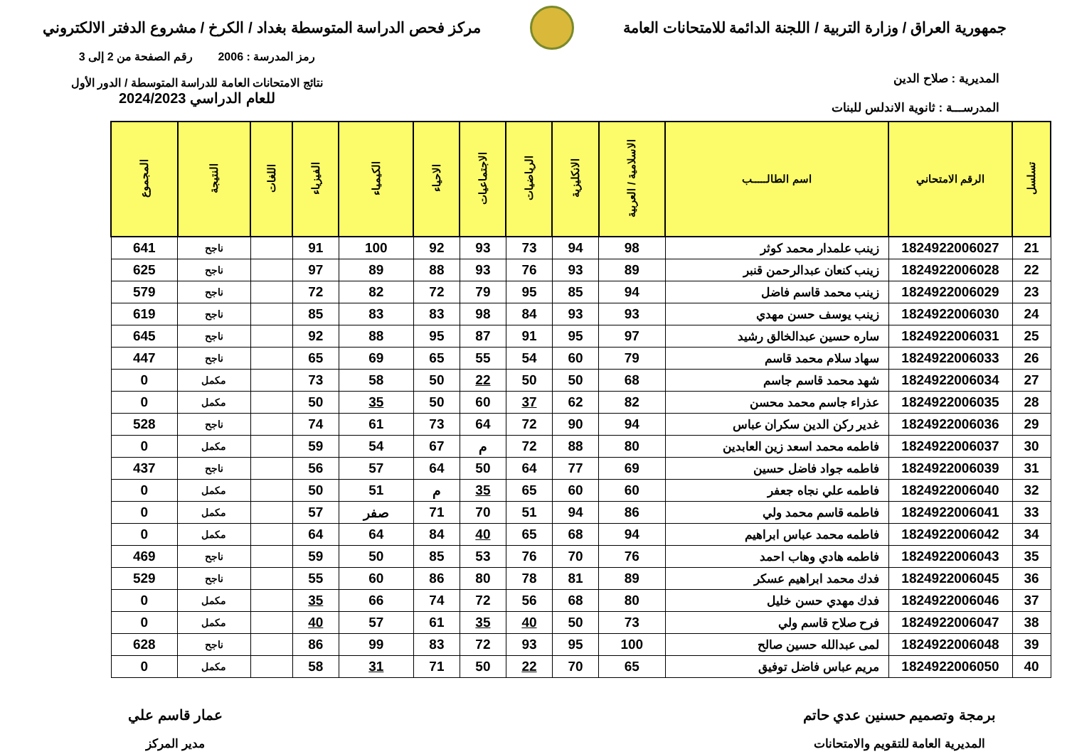جمهورية العراق / وزارة التربية / اللجنة الدائمة للامتحانات العامة
مركز فحص الدراسة المتوسطة بغداد / الكرخ / مشروع الدفتر الالكتروني
المديرية : صلاح الدين
المدرســـة : ثانوية الاندلس للبنات
رمز المدرسة : 2006 رقم الصفحة من 2 إلى 3
نتائج الامتحانات العامة للدراسة المتوسطة / الدور الأول
للعام الدراسي 2024/2023
| تسلسل | الرقم الامتحاني | اسم الطالـــــب | الاسلامية / العربية | الانكليزية | الرياضيات | الاجتماعيات | الاحياء | الكيمياء | الفيزياء | اللغات | النتيجة | المجموع |
| --- | --- | --- | --- | --- | --- | --- | --- | --- | --- | --- | --- | --- |
| 21 | 1824922006027 | زينب علمدار محمد كوثر | 98 | 94 | 73 | 93 | 92 | 100 | 91 | | ناجح | 641 |
| 22 | 1824922006028 | زينب كنعان عبدالرحمن قنبر | 89 | 93 | 76 | 93 | 88 | 89 | 97 | | ناجح | 625 |
| 23 | 1824922006029 | زينب محمد قاسم فاضل | 94 | 85 | 95 | 79 | 72 | 82 | 72 | | ناجح | 579 |
| 24 | 1824922006030 | زينب يوسف حسن مهدي | 93 | 93 | 84 | 98 | 83 | 83 | 85 | | ناجح | 619 |
| 25 | 1824922006031 | ساره حسين عبدالخالق رشيد | 97 | 95 | 91 | 87 | 95 | 88 | 92 | | ناجح | 645 |
| 26 | 1824922006033 | سهاد سلام محمد قاسم | 79 | 60 | 54 | 55 | 65 | 69 | 65 | | ناجح | 447 |
| 27 | 1824922006034 | شهد محمد قاسم جاسم | 68 | 50 | 50 | 22 | 50 | 58 | 73 | | مكمل | 0 |
| 28 | 1824922006035 | عذراء جاسم محمد محسن | 82 | 62 | 37 | 60 | 50 | 35 | 50 | | مكمل | 0 |
| 29 | 1824922006036 | غدير ركن الدين سكران عباس | 94 | 90 | 72 | 64 | 73 | 61 | 74 | | ناجح | 528 |
| 30 | 1824922006037 | فاطمه محمد اسعد زين العابدين | 80 | 88 | 72 | م | 67 | 54 | 59 | | مكمل | 0 |
| 31 | 1824922006039 | فاطمه جواد فاضل حسين | 69 | 77 | 64 | 50 | 64 | 57 | 56 | | ناجح | 437 |
| 32 | 1824922006040 | فاطمه علي نجاه جعفر | 60 | 60 | 65 | 35 | م | 51 | 50 | | مكمل | 0 |
| 33 | 1824922006041 | فاطمه قاسم محمد ولي | 86 | 94 | 51 | 70 | 71 | صفر | 57 | | مكمل | 0 |
| 34 | 1824922006042 | فاطمه محمد عباس ابراهيم | 94 | 68 | 65 | 40 | 84 | 64 | 64 | | مكمل | 0 |
| 35 | 1824922006043 | فاطمه هادي وهاب احمد | 76 | 70 | 76 | 53 | 85 | 50 | 59 | | ناجح | 469 |
| 36 | 1824922006045 | فدك محمد ابراهيم عسكر | 89 | 81 | 78 | 80 | 86 | 60 | 55 | | ناجح | 529 |
| 37 | 1824922006046 | فدك مهدي حسن خليل | 80 | 68 | 56 | 72 | 74 | 66 | 35 | | مكمل | 0 |
| 38 | 1824922006047 | فرح صلاح قاسم ولي | 73 | 50 | 40 | 35 | 61 | 57 | 40 | | مكمل | 0 |
| 39 | 1824922006048 | لمى عبدالله حسين صالح | 100 | 95 | 93 | 72 | 83 | 99 | 86 | | ناجح | 628 |
| 40 | 1824922006050 | مريم عباس فاضل توفيق | 65 | 70 | 22 | 50 | 71 | 31 | 58 | | مكمل | 0 |
برمجة وتصميم حسنين عدي حاتم
المديرية العامة للتقويم والامتحانات
عمار قاسم علي
مدير المركز